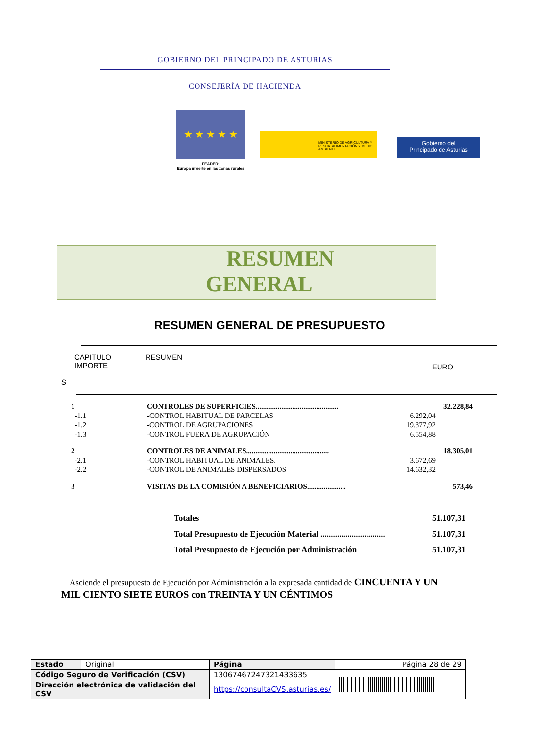GOBIERNO DEL PRINCIPADO DE ASTURIAS
CONSEJERÍA DE HACIENDA
★ ★ ★ ★ ★
FEADER:
Europa invierte en las zonas rurales
MINISTERIO DE AGRICULTURA Y PESCA, ALIMENTACIÓN Y MEDIO AMBIENTE
Gobierno del
Principado de Asturias
RESUMEN
GENERAL
RESUMEN GENERAL DE PRESUPUESTO
CAPITULO RESUMEN
IMPORTE EURO
S
| 1 | CONTROLES DE SUPERFICIES............................................. | | 32.228,84 |
| -1.1 | -CONTROL HABITUAL DE PARCELAS | 6.292,04 | |
| -1.2 | -CONTROL DE AGRUPACIONES | 19.377,92 | |
| -1.3 | -CONTROL FUERA DE AGRUPACIÓN | 6.554,88 | |
| 2 | CONTROLES DE ANIMALES............................................. | | 18.305,01 |
| -2.1 | -CONTROL HABITUAL DE ANIMALES. | 3.672,69 | |
| -2.2 | -CONTROL DE ANIMALES DISPERSADOS | 14.632,32 | |
| 3 | VISITAS DE LA COMISIÓN A BENEFICIARIOS..................... | | 573,46 |
Totales 51.107,31
Total Presupuesto de Ejecución Material ............................... 51.107,31
Total Presupuesto de Ejecución por Administración 51.107,31
Asciende el presupuesto de Ejecución por Administración a la expresada cantidad de CINCUENTA Y UN MIL CIENTO SIETE EUROS con TREINTA Y UN CÉNTIMOS
| Estado | Original | Página | Página 28 de 29 | |
| Código Seguro de Verificación (CSV) | | 13067467247321433635 | | |
| Dirección electrónica de validación del CSV | | https://consultaCVS.asturias.es/ | | |